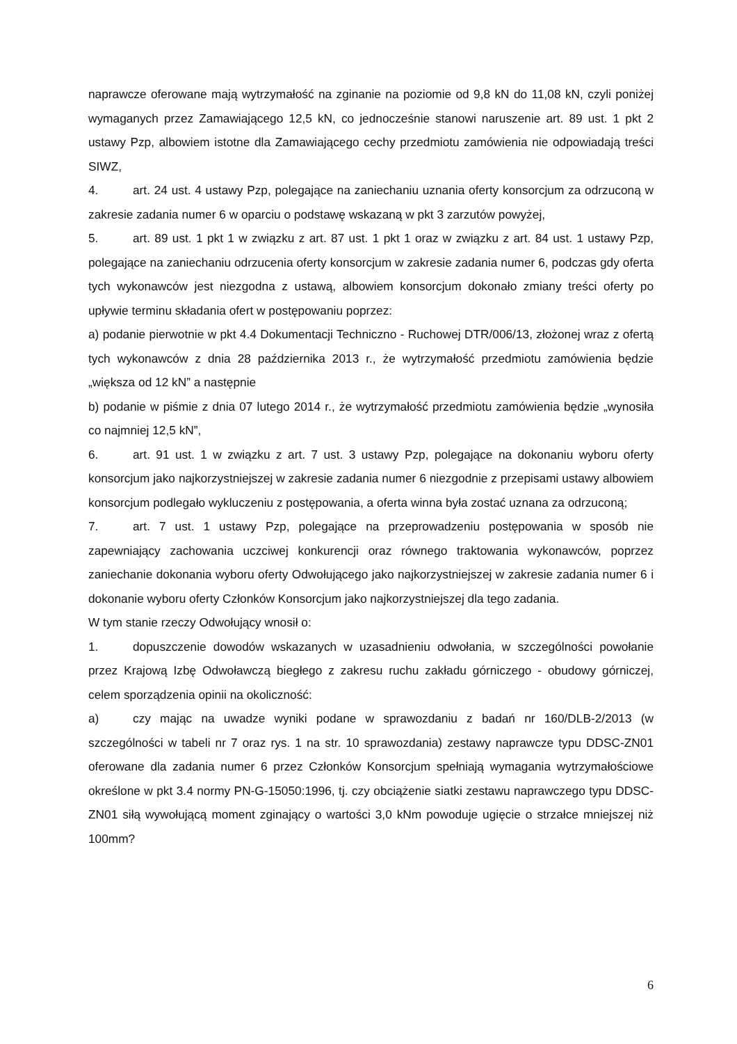naprawcze oferowane mają wytrzymałość na zginanie na poziomie od 9,8 kN do 11,08 kN, czyli poniżej wymaganych przez Zamawiającego 12,5 kN, co jednocześnie stanowi naruszenie art. 89 ust. 1 pkt 2 ustawy Pzp, albowiem istotne dla Zamawiającego cechy przedmiotu zamówienia nie odpowiadają treści SIWZ,
4. art. 24 ust. 4 ustawy Pzp, polegające na zaniechaniu uznania oferty konsorcjum za odrzuconą w zakresie zadania numer 6 w oparciu o podstawę wskazaną w pkt 3 zarzutów powyżej,
5. art. 89 ust. 1 pkt 1 w związku z art. 87 ust. 1 pkt 1 oraz w związku z art. 84 ust. 1 ustawy Pzp, polegające na zaniechaniu odrzucenia oferty konsorcjum w zakresie zadania numer 6, podczas gdy oferta tych wykonawców jest niezgodna z ustawą, albowiem konsorcjum dokonało zmiany treści oferty po upływie terminu składania ofert w postępowaniu poprzez:
a) podanie pierwotnie w pkt 4.4 Dokumentacji Techniczno - Ruchowej DTR/006/13, złożonej wraz z ofertą tych wykonawców z dnia 28 października 2013 r., że wytrzymałość przedmiotu zamówienia będzie „większa od 12 kN” a następnie
b) podanie w piśmie z dnia 07 lutego 2014 r., że wytrzymałość przedmiotu zamówienia będzie „wynosiła co najmniej 12,5 kN”,
6. art. 91 ust. 1 w związku z art. 7 ust. 3 ustawy Pzp, polegające na dokonaniu wyboru oferty konsorcjum jako najkorzystniejszej w zakresie zadania numer 6 niezgodnie z przepisami ustawy albowiem konsorcjum podlegało wykluczeniu z postępowania, a oferta winna była zostać uznana za odrzuconą;
7. art. 7 ust. 1 ustawy Pzp, polegające na przeprowadzeniu postępowania w sposób nie zapewniający zachowania uczciwej konkurencji oraz równego traktowania wykonawców, poprzez zaniechanie dokonania wyboru oferty Odwołującego jako najkorzystniejszej w zakresie zadania numer 6 i dokonanie wyboru oferty Członków Konsorcjum jako najkorzystniejszej dla tego zadania.
W tym stanie rzeczy Odwołujący wnosił o:
1. dopuszczenie dowodów wskazanych w uzasadnieniu odwołania, w szczególności powołanie przez Krajową Izbę Odwoławczą biegłego z zakresu ruchu zakładu górniczego - obudowy górniczej, celem sporządzenia opinii na okoliczność:
a) czy mając na uwadze wyniki podane w sprawozdaniu z badań nr 160/DLB-2/2013 (w szczególności w tabeli nr 7 oraz rys. 1 na str. 10 sprawozdania) zestawy naprawcze typu DDSC-ZN01 oferowane dla zadania numer 6 przez Członków Konsorcjum spełniają wymagania wytrzymałościowe określone w pkt 3.4 normy PN-G-15050:1996, tj. czy obciążenie siatki zestawu naprawczego typu DDSC-ZN01 siłą wywołującą moment zginający o wartości 3,0 kNm powoduje ugięcie o strzałce mniejszej niż 100mm?
6